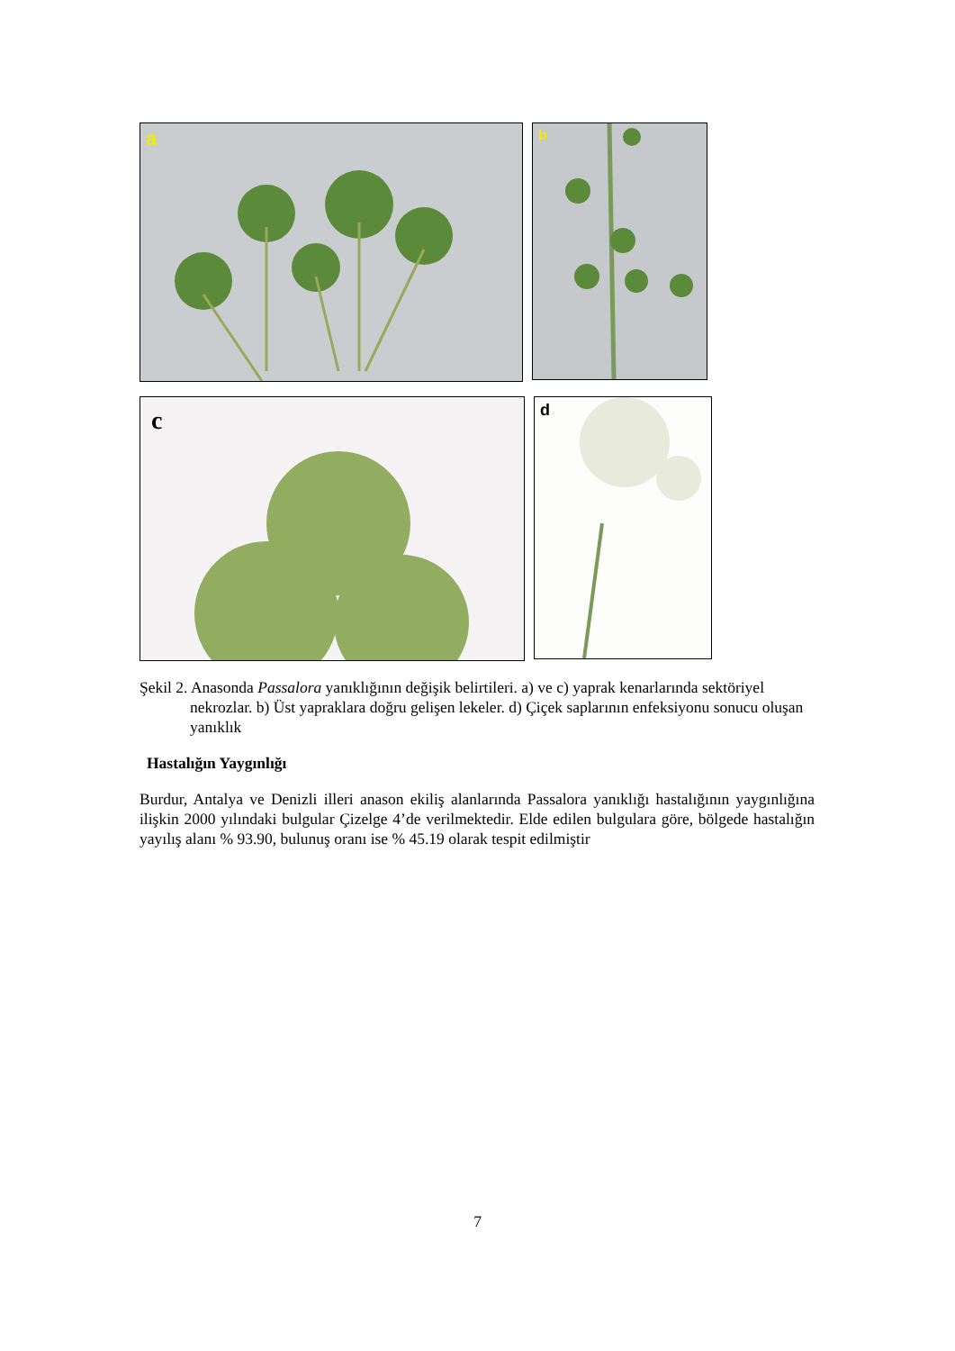a
b
c
d
Şekil 2. Anasonda Passalora yanıklığının değişik belirtileri. a) ve c) yaprak kenarlarında sektöriyel nekrozlar. b) Üst yapraklara doğru gelişen lekeler. d) Çiçek saplarının enfeksiyonu sonucu oluşan yanıklık
Hastalığın Yaygınlığı
Burdur, Antalya ve Denizli illeri anason ekiliş alanlarında Passalora yanıklığı hastalığının yaygınlığına ilişkin 2000 yılındaki bulgular Çizelge 4’de verilmektedir. Elde edilen bulgulara göre, bölgede hastalığın yayılış alanı % 93.90, bulunuş oranı ise % 45.19 olarak tespit edilmiştir
7